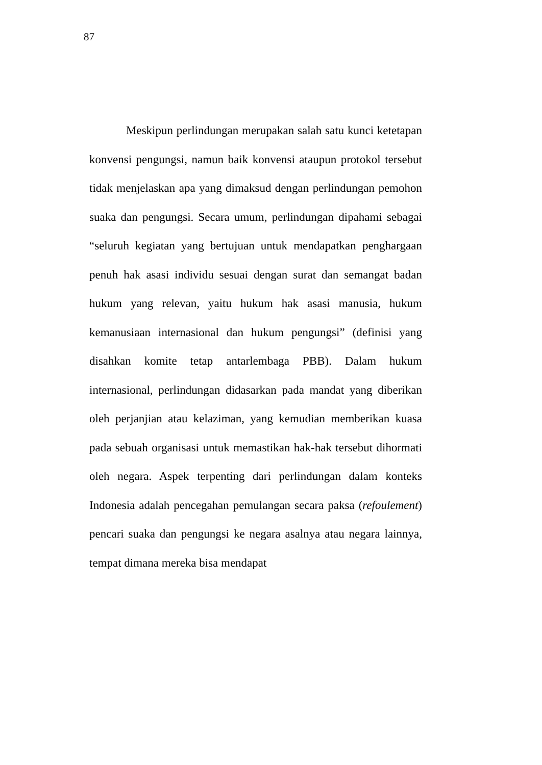87
Meskipun perlindungan merupakan salah satu kunci ketetapan konvensi pengungsi, namun baik konvensi ataupun protokol tersebut tidak menjelaskan apa yang dimaksud dengan perlindungan pemohon suaka dan pengungsi. Secara umum, perlindungan dipahami sebagai “seluruh kegiatan yang bertujuan untuk mendapatkan penghargaan penuh hak asasi individu sesuai dengan surat dan semangat badan hukum yang relevan, yaitu hukum hak asasi manusia, hukum kemanusiaan internasional dan hukum pengungsi” (definisi yang disahkan komite tetap antarlembaga PBB). Dalam hukum internasional, perlindungan didasarkan pada mandat yang diberikan oleh perjanjian atau kelaziman, yang kemudian memberikan kuasa pada sebuah organisasi untuk memastikan hak-hak tersebut dihormati oleh negara. Aspek terpenting dari perlindungan dalam konteks Indonesia adalah pencegahan pemulangan secara paksa (refoulement) pencari suaka dan pengungsi ke negara asalnya atau negara lainnya, tempat dimana mereka bisa mendapat